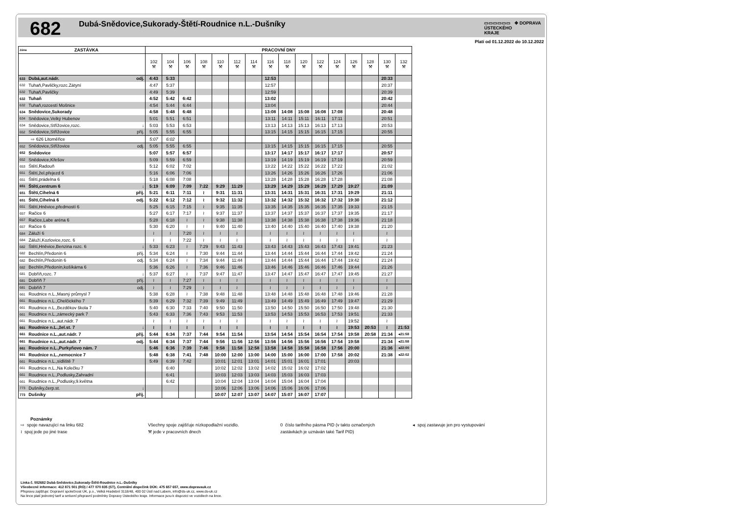682
Dubá-Snědovice,Sukorady-Štětí-Roudnice n.L.-Dušníky
▭▭▭▭▭▭ ✥ DOPRAVA
ÚSTECKÉHO
KRAJE
Platí od 01.12.2022 do 10.12.2022
| Zóna | ZASTÁVKA | | PRACOVNÍ DNY | | | | | | | | | | | | | | | |
| --- | --- | --- | --- | --- | --- | --- | --- | --- | --- | --- | --- | --- | --- | --- | --- | --- | --- | --- |
| | | | 102 ⚒ | 104 ⚒ | 106 ⚒ | 108 ⚒ | 110 ⚒ | 112 ⚒ | 114 ⚒ | 116 ⚒ | 118 ⚒ | 120 ⚒ | 122 ⚒ | 124 ⚒ | 126 ⚒ | 128 ⚒ | 130 ⚒ | 132 ⚒ |
| 633 | Dubá,aut.nádr. | odj. | 4:43 | 5:33 | | | | | | 12:53 | | | | | | | 20:33 | |
| 632 | Tuhaň,Pavličky,rozc.Zátyní | | 4:47 | 5:37 | | | | | | 12:57 | | | | | | | 20:37 | |
| 632 | Tuhaň,Pavličky | | 4:49 | 5:39 | | | | | | 12:59 | | | | | | | 20:39 | |
| 632 | Tuhaň | | 4:52 | 5:42 | 6:42 | | | | | 13:02 | | | | | | | 20:42 | |
| 632 | Tuhaň,rozcestí Mošnice | | 4:54 | 5:44 | 6:44 | | | | | 13:04 | | | | | | | 20:44 | |
| 634 | Snědovice,Sukorady | | 4:58 | 5:48 | 6:48 | | | | | 13:08 | 14:08 | 15:08 | 16:08 | 17:08 | | | 20:48 | |
| 634 | Snědovice,Velký Hubenov | | 5:01 | 5:51 | 6:51 | | | | | 13:11 | 14:11 | 15:11 | 16:11 | 17:11 | | | 20:51 | |
| 634 | Snědovice,Střížovice,rozc. | ↓ | 5:03 | 5:53 | 6:53 | | | | | 13:13 | 14:13 | 15:13 | 16:13 | 17:13 | | | 20:53 | |
| 652 | Snědovice,Střížovice | příj. | 5:05 | 5:55 | 6:55 | | | | | 13:15 | 14:15 | 15:15 | 16:15 | 17:15 | | | 20:55 | |
| | ⇨ 626 Litoměřice | | 5:07 | 6:02 | | | | | | | | | | | | | | |
| 652 | Snědovice,Střížovice | odj. | 5:05 | 5:55 | 6:55 | | | | | 13:15 | 14:15 | 15:15 | 16:15 | 17:15 | | | 20:55 | |
| 652 | Snědovice | | 5:07 | 5:57 | 6:57 | | | | | 13:17 | 14:17 | 15:17 | 16:17 | 17:17 | | | 20:57 | |
| 652 | Snědovice,Křešov | | 5:09 | 5:59 | 6:59 | | | | | 13:19 | 14:19 | 15:19 | 16:19 | 17:19 | | | 20:59 | |
| 653 | Štětí,Radouň | | 5:12 | 6:02 | 7:02 | | | | | 13:22 | 14:22 | 15:22 | 16:22 | 17:22 | | | 21:02 | |
| 651 | Štětí,žel.přejezd 6 | | 5:16 | 6:06 | 7:06 | | | | | 13:26 | 14:26 | 15:26 | 16:26 | 17:26 | | | 21:06 | |
| 651 | Štětí,prádelna 6 | | 5:18 | 6:08 | 7:08 | | | | | 13:28 | 14:28 | 15:28 | 16:28 | 17:28 | | | 21:08 | |
| 651 | Štětí,centrum 6 | ↓ | 5:19 | 6:09 | 7:09 | 7:22 | 9:29 | 11:29 | | 13:29 | 14:29 | 15:29 | 16:29 | 17:29 | 19:27 | | 21:09 | |
| 651 | Štětí,Cihelná 6 | příj. | 5:21 | 6:11 | 7:11 | ≀ | 9:31 | 11:31 | | 13:31 | 14:31 | 15:31 | 16:31 | 17:31 | 19:29 | | 21:11 | |
| 651 | Štětí,Cihelná 6 | odj. | 5:22 | 6:12 | 7:12 | ≀ | 9:32 | 11:32 | | 13:32 | 14:32 | 15:32 | 16:32 | 17:32 | 19:30 | | 21:12 | |
| 651 | Štětí,Hněvice,předmostí 6 | | 5:25 | 6:15 | 7:15 | ≀ | 9:35 | 11:35 | | 13:35 | 14:35 | 15:35 | 16:35 | 17:35 | 19:33 | | 21:15 | |
| 657 | Račice 6 | | 5:27 | 6:17 | 7:17 | ≀ | 9:37 | 11:37 | | 13:37 | 14:37 | 15:37 | 16:37 | 17:37 | 19:35 | | 21:17 | |
| 657 | Račice,Labe aréna 6 | | 5:28 | 6:18 | ≀ | ≀ | 9:38 | 11:38 | | 13:38 | 14:38 | 15:38 | 16:38 | 17:38 | 19:36 | | 21:18 | |
| 657 | Račice 6 | | 5:30 | 6:20 | ≀ | ≀ | 9:40 | 11:40 | | 13:40 | 14:40 | 15:40 | 16:40 | 17:40 | 19:38 | | 21:20 | |
| 684 | Záluží 6 | | ≀ | ≀ | 7:20 | ≀ | ≀ | ≀ | | ≀ | ≀ | ≀ | ≀ | ≀ | ≀ | | ≀ | |
| 684 | Záluží,Kozlovice,rozc. 6 | | ≀ | ≀ | 7:22 | ≀ | ≀ | ≀ | | ≀ | ≀ | ≀ | ≀ | ≀ | ≀ | | ≀ | |
| 682 | Štětí,Hněvice,Benzina rozc. 6 | ↓ | 5:33 | 6:23 | ≀ | 7:29 | 9:43 | 11:43 | | 13:43 | 14:43 | 15:43 | 16:43 | 17:43 | 19:41 | | 21:23 | |
| 682 | Bechlín,Předonín 6 | příj. | 5:34 | 6:24 | ≀ | 7:30 | 9:44 | 11:44 | | 13:44 | 14:44 | 15:44 | 16:44 | 17:44 | 19:42 | | 21:24 | |
| 682 | Bechlín,Předonín 6 | odj. | 5:34 | 6:24 | ≀ | 7:34 | 9:44 | 11:44 | | 13:44 | 14:44 | 15:44 | 16:44 | 17:44 | 19:42 | | 21:24 | |
| 682 | Bechlín,Předonín,košíkárna 6 | | 5:36 | 6:26 | ≀ | 7:36 | 9:46 | 11:46 | | 13:46 | 14:46 | 15:46 | 16:46 | 17:46 | 19:44 | | 21:26 | |
| 681 | Dobříň,rozc. 7 | ↓ | 5:37 | 6:27 | ≀ | 7:37 | 9:47 | 11:47 | | 13:47 | 14:47 | 15:47 | 16:47 | 17:47 | 19:45 | | 21:27 | |
| 681 | Dobříň 7 | příj. | ≀ | ≀ | 7:27 | ≀ | ≀ | ≀ | | ≀ | ≀ | ≀ | ≀ | ≀ | ≀ | | ≀ | |
| 681 | Dobříň 7 | odj. | ≀ | ≀ | 7:29 | ≀ | ≀ | ≀ | | ≀ | ≀ | ≀ | ≀ | ≀ | ≀ | | ≀ | |
| 661 | Roudnice n.L.,Masný průmysl 7 | | 5:38 | 6:28 | ≀ | 7:38 | 9:48 | 11:48 | | 13:48 | 14:48 | 15:48 | 16:48 | 17:48 | 19:46 | | 21:28 | |
| 661 | Roudnice n.L.,Chelčického 7 | | 5:39 | 6:29 | 7:32 | 7:39 | 9:49 | 11:49 | | 13:49 | 14:49 | 15:49 | 16:49 | 17:49 | 19:47 | | 21:29 | |
| 661 | Roudnice n.L.,Bezděkov škola 7 | | 5:40 | 6:30 | 7:33 | 7:40 | 9:50 | 11:50 | | 13:50 | 14:50 | 15:50 | 16:50 | 17:50 | 19:48 | | 21:30 | |
| 661 | Roudnice n.L.,zámecký park 7 | | 5:43 | 6:33 | 7:36 | 7:43 | 9:53 | 11:53 | | 13:53 | 14:53 | 15:53 | 16:53 | 17:53 | 19:51 | | 21:33 | |
| 661 | Roudnice n.L.,aut.nádr. 7 | | ≀ | ≀ | ≀ | ≀ | ≀ | ≀ | | ≀ | ≀ | ≀ | ≀ | ≀ | 19:52 | | ≀ | |
| 661 | Roudnice n.L.,žel.st. 7 | ↓ | ≀ | ≀ | ≀ | ≀ | ≀ | ≀ | | ≀ | ≀ | ≀ | ≀ | ≀ | 19:53 | 20:53 | ≀ | 21:53 |
| 661 | Roudnice n.L.,aut.nádr. 7 | příj. | 5:44 | 6:34 | 7:37 | 7:44 | 9:54 | 11:54 | | 13:54 | 14:54 | 15:54 | 16:54 | 17:54 | 19:58 | 20:58 | 21:34 | ◂21:58 |
| 661 | Roudnice n.L.,aut.nádr. 7 | odj. | 5:44 | 6:34 | 7:37 | 7:44 | 9:56 | 11:56 | 12:56 | 13:56 | 14:56 | 15:56 | 16:56 | 17:54 | 19:58 | | 21:34 | ◂21:58 |
| 661 | Roudnice n.L.,Purkyňovo nám. 7 | | 5:46 | 6:36 | 7:39 | 7:46 | 9:58 | 11:58 | 12:58 | 13:58 | 14:58 | 15:58 | 16:58 | 17:56 | 20:00 | | 21:36 | ◂22:00 |
| 661 | Roudnice n.L.,nemocnice 7 | | 5:48 | 6:38 | 7:41 | 7:48 | 10:00 | 12:00 | 13:00 | 14:00 | 15:00 | 16:00 | 17:00 | 17:58 | 20:02 | | 21:38 | ◂22:02 |
| 661 | Roudnice n.L.,sídliště 7 | | 5:49 | 6:39 | 7:42 | | 10:01 | 12:01 | 13:01 | 14:01 | 15:01 | 16:01 | 17:01 | | 20:03 | | | |
| 661 | Roudnice n.L.,Na Kolečku 7 | | | 6:40 | | | 10:02 | 12:02 | 13:02 | 14:02 | 15:02 | 16:02 | 17:02 | | | | | |
| 661 | Roudnice n.L.,Podlusky,Zahradní | | | 6:41 | | | 10:03 | 12:03 | 13:03 | 14:03 | 15:03 | 16:03 | 17:03 | | | | | |
| 661 | Roudnice n.L.,Podlusky,9.května | | | 6:42 | | | 10:04 | 12:04 | 13:04 | 14:04 | 15:04 | 16:04 | 17:04 | | | | | |
| 773 | Dušníky,čerp.st. | ↓ | | | | | 10:06 | 12:06 | 13:06 | 14:06 | 15:06 | 16:06 | 17:06 | | | | | |
| 773 | Dušníky | příj. | | | | | 10:07 | 12:07 | 13:07 | 14:07 | 15:07 | 16:07 | 17:07 | | | | | |
Poznámky
⇨ spoje navazující na linku 682 Všechny spoje zajišťuje nízkopodlažní vozidlo. 0 číslo tarifního pásma PID (v takto označených ◂ spoj zastavuje jen pro vystupování
≀ spoj jede po jiné trase ⚒ jede v pracovních dnech zastávkách je uznáván také Tarif PID)
Linka č. 552682 Dubá-Snědovice,Sukorady-Štětí-Roudnice n.L.-Dušníky
Všeobecné informace: 412 871 501 (RO) / 477 070 835 (ST), Centrální dispečink DÚK: 475 657 657, www.dopravauk.cz
Přepravu zajišťuje: Dopravní společnost ÚK, p.o., Velká Hradební 3118/48, 400 02 Ústí nad Labem, info@ds-uk.cz, www.ds-uk.cz
Na lince platí jednotný tarif a smluvní přepravní podmínky Dopravy Ústeckého kraje. Informace jsou k dispozici ve vozidlech na lince.